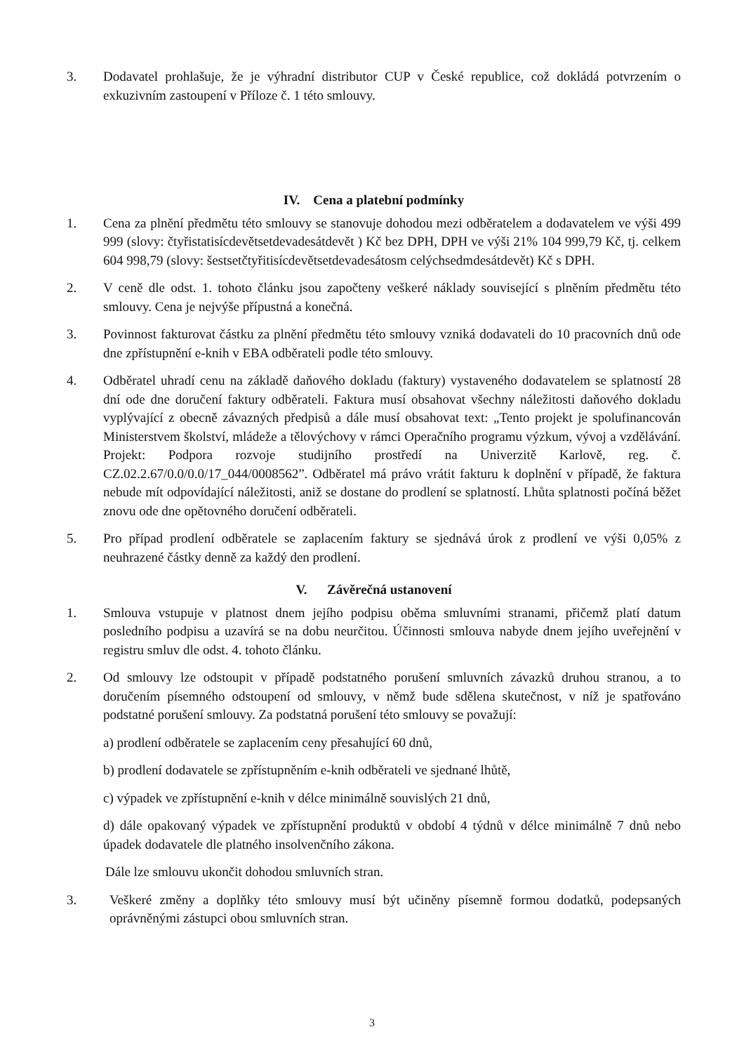3. Dodavatel prohlašuje, že je výhradní distributor CUP v České republice, což dokládá potvrzením o exkuzivním zastoupení v Příloze č. 1 této smlouvy.
IV. Cena a platební podmínky
1. Cena za plnění předmětu této smlouvy se stanovuje dohodou mezi odběratelem a dodavatelem ve výši 499 999 (slovy: čtyřistatisícdevětsetdevadesátdevět ) Kč bez DPH, DPH ve výši 21% 104 999,79 Kč, tj. celkem 604 998,79 (slovy: šestsetčtyřitisícdevětsetdevadesátosm celýchsedmdesátdevět) Kč s DPH.
2. V ceně dle odst. 1. tohoto článku jsou započteny veškeré náklady související s plněním předmětu této smlouvy. Cena je nejvýše přípustná a konečná.
3. Povinnost fakturovat částku za plnění předmětu této smlouvy vzniká dodavateli do 10 pracovních dnů ode dne zpřístupnění e-knih v EBA odběrateli podle této smlouvy.
4. Odběratel uhradí cenu na základě daňového dokladu (faktury) vystaveného dodavatelem se splatností 28 dní ode dne doručení faktury odběrateli. Faktura musí obsahovat všechny náležitosti daňového dokladu vyplývající z obecně závazných předpisů a dále musí obsahovat text: „Tento projekt je spolufinancován Ministerstvem školství, mládeže a tělovýchovy v rámci Operačního programu výzkum, vývoj a vzdělávání. Projekt: Podpora rozvoje studijního prostředí na Univerzitě Karlově, reg. č. CZ.02.2.67/0.0/0.0/17_044/0008562”. Odběratel má právo vrátit fakturu k doplnění v případě, že faktura nebude mít odpovídající náležitosti, aniž se dostane do prodlení se splatností. Lhůta splatnosti počíná běžet znovu ode dne opětovného doručení odběrateli.
5. Pro případ prodlení odběratele se zaplacením faktury se sjednává úrok z prodlení ve výši 0,05% z neuhrazené částky denně za každý den prodlení.
V. Závěrečná ustanovení
1. Smlouva vstupuje v platnost dnem jejího podpisu oběma smluvními stranami, přičemž platí datum posledního podpisu a uzavírá se na dobu neurčitou. Účinnosti smlouva nabyde dnem jejího uveřejnění v registru smluv dle odst. 4. tohoto článku.
2. Od smlouvy lze odstoupit v případě podstatného porušení smluvních závazků druhou stranou, a to doručením písemného odstoupení od smlouvy, v němž bude sdělena skutečnost, v níž je spatřováno podstatné porušení smlouvy. Za podstatná porušení této smlouvy se považují:
a) prodlení odběratele se zaplacením ceny přesahující 60 dnů,
b) prodlení dodavatele se zpřístupněním e-knih odběrateli ve sjednané lhůtě,
c) výpadek ve zpřístupnění e-knih v délce minimálně souvislých 21 dnů,
d) dále opakovaný výpadek ve zpřístupnění produktů v období 4 týdnů v délce minimálně 7 dnů nebo úpadek dodavatele dle platného insolvenčního zákona.
Dále lze smlouvu ukončit dohodou smluvních stran.
3. Veškeré změny a doplňky této smlouvy musí být učiněny písemně formou dodatků, podepsaných oprávněnými zástupci obou smluvních stran.
3